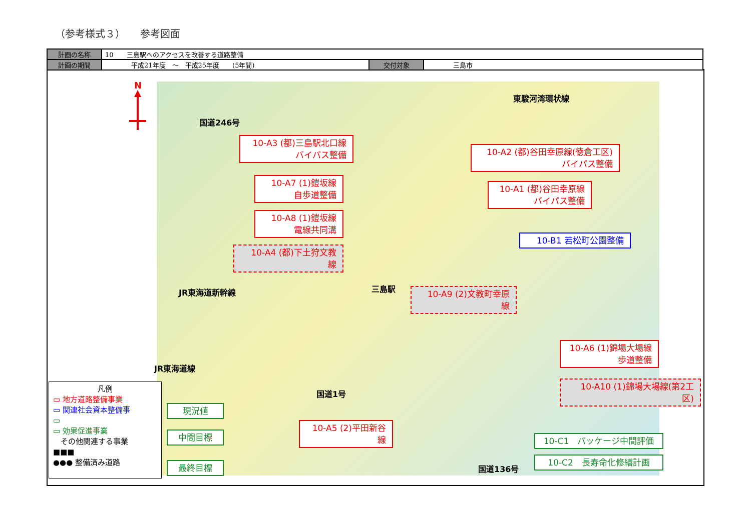（参考様式３）　　参考図面
| 計画の名称 | 10 三島駅へのアクセスを改善する道路整備 | | |
| 計画の期間 | 平成21年度 ～ 平成25年度 (5年間) | 交付対象 | 三島市 |
N
東駿河湾環状線
国道246号
JR東海道新幹線 三島駅
JR東海道線
国道1号
国道136号
10-A3 (都)三島駅北口線
バイパス整備
10-A2 (都)谷田幸原線(徳倉工区)
バイパス整備
10-A7 (1)鎧坂線
自歩道整備
10-A1 (都)谷田幸原線
バイパス整備
10-A8 (1)鎧坂線
電線共同溝
10-B1 若松町公園整備
10-A4 (都)下土狩文教
線
10-A9 (2)文教町幸原
線
10-A6 (1)錦場大場線
歩道整備
10-A10 (1)錦場大場線(第2工
区)
10-A5 (2)平田新谷
線
現況値
中間目標
最終目標
10-C1　パッケージ中間評価
10-C2　長寿命化修繕計画
凡例
▭ 地方道路整備事業
▭ 関連社会資本整備事
▭
▭ 効果促進事業
　その他関連する事業
■■■
●●● 整備済み道路